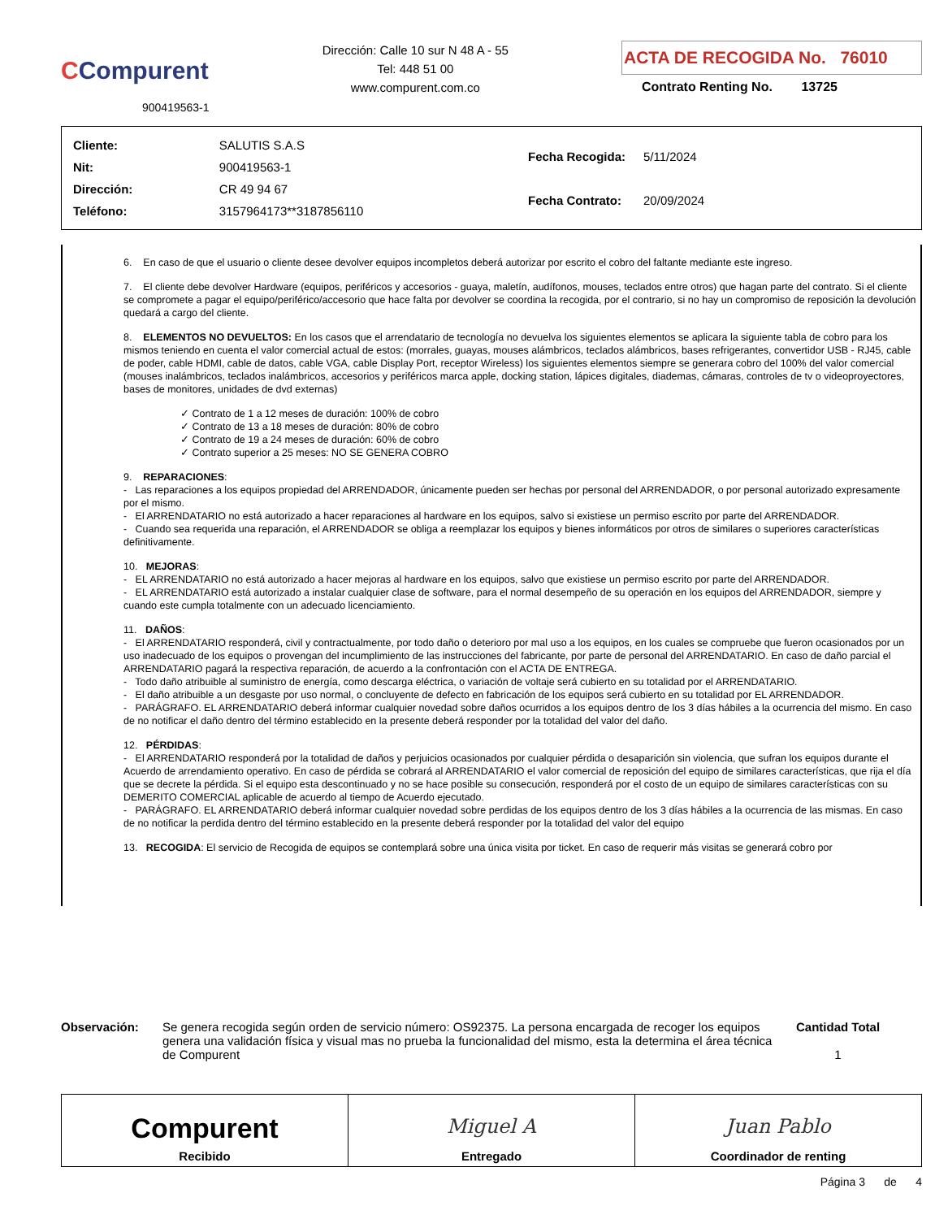CCompurent
900419563-1
Dirección: Calle 10 sur N 48 A - 55
Tel: 448 51 00
www.compurent.com.co
ACTA DE RECOGIDA No. 76010
Contrato Renting No. 13725
| Cliente: | SALUTIS S.A.S |
| Nit: | 900419563-1 |
| Dirección: | CR 49 94 67 |
| Teléfono: | 3157964173**3187856110 |
| Fecha Recogida: | 5/11/2024 |
| Fecha Contrato: | 20/09/2024 |
6. En caso de que el usuario o cliente desee devolver equipos incompletos deberá autorizar por escrito el cobro del faltante mediante este ingreso.
7. El cliente debe devolver Hardware (equipos, periféricos y accesorios - guaya, maletín, audífonos, mouses, teclados entre otros) que hagan parte del contrato. Si el cliente se compromete a pagar el equipo/periférico/accesorio que hace falta por devolver se coordina la recogida, por el contrario, si no hay un compromiso de reposición la devolución quedará a cargo del cliente.
8. ELEMENTOS NO DEVUELTOS: En los casos que el arrendatario de tecnología no devuelva los siguientes elementos se aplicara la siguiente tabla de cobro para los mismos teniendo en cuenta el valor comercial actual de estos: (morrales, guayas, mouses alámbricos, teclados alámbricos, bases refrigerantes, convertidor USB - RJ45, cable de poder, cable HDMI, cable de datos, cable VGA, cable Display Port, receptor Wireless) los siguientes elementos siempre se generara cobro del 100% del valor comercial (mouses inalámbricos, teclados inalámbricos, accesorios y periféricos marca apple, docking station, lápices digitales, diademas, cámaras, controles de tv o videoproyectores, bases de monitores, unidades de dvd externas)
✓ Contrato de 1 a 12 meses de duración: 100% de cobro
✓ Contrato de 13 a 18 meses de duración: 80% de cobro
✓ Contrato de 19 a 24 meses de duración: 60% de cobro
✓ Contrato superior a 25 meses: NO SE GENERA COBRO
9. REPARACIONES:
- Las reparaciones a los equipos propiedad del ARRENDADOR, únicamente pueden ser hechas por personal del ARRENDADOR, o por personal autorizado expresamente por el mismo.
- El ARRENDATARIO no está autorizado a hacer reparaciones al hardware en los equipos, salvo si existiese un permiso escrito por parte del ARRENDADOR.
- Cuando sea requerida una reparación, el ARRENDADOR se obliga a reemplazar los equipos y bienes informáticos por otros de similares o superiores características definitivamente.
10. MEJORAS:
- EL ARRENDATARIO no está autorizado a hacer mejoras al hardware en los equipos, salvo que existiese un permiso escrito por parte del ARRENDADOR.
- EL ARRENDATARIO está autorizado a instalar cualquier clase de software, para el normal desempeño de su operación en los equipos del ARRENDADOR, siempre y cuando este cumpla totalmente con un adecuado licenciamiento.
11. DAÑOS:
- El ARRENDATARIO responderá, civil y contractualmente, por todo daño o deterioro por mal uso a los equipos, en los cuales se compruebe que fueron ocasionados por un uso inadecuado de los equipos o provengan del incumplimiento de las instrucciones del fabricante, por parte de personal del ARRENDATARIO. En caso de daño parcial el ARRENDATARIO pagará la respectiva reparación, de acuerdo a la confrontación con el ACTA DE ENTREGA.
- Todo daño atribuible al suministro de energía, como descarga eléctrica, o variación de voltaje será cubierto en su totalidad por el ARRENDATARIO.
- El daño atribuible a un desgaste por uso normal, o concluyente de defecto en fabricación de los equipos será cubierto en su totalidad por EL ARRENDADOR.
- PARÁGRAFO. EL ARRENDATARIO deberá informar cualquier novedad sobre daños ocurridos a los equipos dentro de los 3 días hábiles a la ocurrencia del mismo. En caso de no notificar el daño dentro del término establecido en la presente deberá responder por la totalidad del valor del daño.
12. PÉRDIDAS:
- El ARRENDATARIO responderá por la totalidad de daños y perjuicios ocasionados por cualquier pérdida o desaparición sin violencia, que sufran los equipos durante el Acuerdo de arrendamiento operativo. En caso de pérdida se cobrará al ARRENDATARIO el valor comercial de reposición del equipo de similares características, que rija el día que se decrete la pérdida. Si el equipo esta descontinuado y no se hace posible su consecución, responderá por el costo de un equipo de similares características con su DEMERITO COMERCIAL aplicable de acuerdo al tiempo de Acuerdo ejecutado.
- PARÁGRAFO. EL ARRENDATARIO deberá informar cualquier novedad sobre perdidas de los equipos dentro de los 3 días hábiles a la ocurrencia de las mismas. En caso de no notificar la perdida dentro del término establecido en la presente deberá responder por la totalidad del valor del equipo
13. RECOGIDA: El servicio de Recogida de equipos se contemplará sobre una única visita por ticket. En caso de requerir más visitas se generará cobro por
Observación: Se genera recogida según orden de servicio número: OS92375. La persona encargada de recoger los equipos genera una validación física y visual mas no prueba la funcionalidad del mismo, esta la determina el área técnica de Compurent
Cantidad Total
1
Compurent
Recibido
Miguel A
Entregado
Juan Pablo
Coordinador de renting
Página 3 de 4